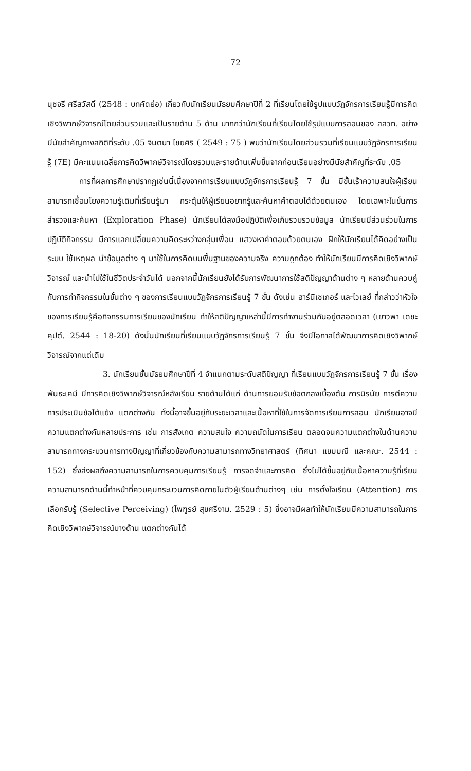72
นุชจรี ศรีสวัสดิ์ (2548 : บทคัดย่อ) เกี่ยวกับนักเรียนมัธยมศึกษาปีที่ 2 ที่เรียนโดยใช้รูปแบบวัฏจักรการเรียนรู้มีการคิดเชิงวิพากษ์วิจารณ์โดยส่วนรวมและเป็นรายด้าน 5 ด้าน มากกว่านักเรียนที่เรียนโดยใช้รูปแบบการสอนของ สสวท. อย่างมีนัยสำคัญทางสถิติที่ระดับ .05 จินตนา ไชยศิริ ( 2549 : 75 ) พบว่านักเรียนโดยส่วนรวมที่เรียนแบบวัฏจักรการเรียนรู้ (7E) มีคะแนนเฉลี่ยการคิดวิพากษ์วิจารณ์โดยรวมและรายด้านเพิ่มขึ้นจากก่อนเรียนอย่างมีนัยสำคัญที่ระดับ .05
การที่ผลการศึกษาปรากฏเช่นนี้เนื่องจากการเรียนแบบวัฏจักรการเรียนรู้ 7 ขั้น มีขั้นเร้าความสนใจผู้เรียนสามารถเชื่อมโยงความรู้เดิมที่เรียนรู้มา กระตุ้นให้ผู้เรียนอยากรู้และค้นหาคำตอบได้ด้วยตนเอง โดยเฉพาะในขั้นการสำรวจและค้นหา (Exploration Phase) นักเรียนได้ลงมือปฏิบัติเพื่อเก็บรวบรวมข้อมูล นักเรียนมีส่วนร่วมในการปฏิบัติกิจกรรม มีการแลกเปลี่ยนความคิดระหว่างกลุ่มเพื่อน แสวงหาคำตอบด้วยตนเอง ฝึกให้นักเรียนได้คิดอย่างเป็นระบบ ใช้เหตุผล นำข้อมูลต่าง ๆ มาใช้ในการคิดบนพื้นฐานของความจริง ความถูกต้อง ทำให้นักเรียนมีการคิดเชิงวิพากษ์วิจารณ์ และนำไปใช้ในชีวิตประจำวันได้ นอกจากนี้นักเรียนยังได้รับการพัฒนาการใช้สติปัญญาด้านต่าง ๆ หลายด้านควบคู่กับการทำกิจกรรมในขั้นต่าง ๆ ของการเรียนแบบวัฏจักรการเรียนรู้ 7 ขั้น ดังเช่น ฮาร์นิเชเกอร์ และไวเลย์ ที่กล่าวว่าหัวใจของการเรียนรู้คือกิจกรรมการเรียนของนักเรียน ทำให้สติปัญญาเหล่านี้มีการทำงานร่วมกันอยู่ตลอดเวลา (เยาวพา เดชะคุปต์. 2544 : 18-20) ดังนั้นนักเรียนที่เรียนแบบวัฏจักรการเรียนรู้ 7 ขั้น จึงมีโอกาสได้พัฒนาการคิดเชิงวิพากษ์วิจารณ์จากแต่เดิม
3. นักเรียนชั้นมัธยมศึกษาปีที่ 4 จำแนกตามระดับสติปัญญา ที่เรียนแบบวัฏจักรการเรียนรู้ 7 ขั้น เรื่อง พันธะเคมี มีการคิดเชิงวิพากษ์วิจารณ์หลังเรียน รายด้านได้แก่ ด้านการยอมรับข้อตกลงเบื้องต้น การนิรนัย การตีความ การประเมินข้อโต้แย้ง แตกต่างกัน ทั้งนี้อาจขึ้นอยู่กับระยะเวลาและเนื้อหาที่ใช้ในการจัดการเรียนการสอน นักเรียนอาจมีความแตกต่างกันหลายประการ เช่น การสังเกต ความสนใจ ความถนัดในการเรียน ตลอดจนความแตกต่างในด้านความสามารถทางกระบวนการทางปัญญาที่เกี่ยวข้องกับความสามารถทางวิทยาศาสตร์ (ทิศนา แขมมณี และคณะ. 2544 : 152) ซึ่งส่งผลถึงความสามารถในการควบคุมการเรียนรู้ การจดจำและการคิด ซึ่งไม่ได้ขึ้นอยู่กับเนื้อหาความรู้ที่เรียน ความสามารถด้านนี้ทำหน้าที่ควบคุมกระบวนการคิดภายในตัวผู้เรียนด้านต่างๆ เช่น การตั้งใจเรียน (Attention) การเลือกรับรู้ (Selective Perceiving) (ไพฑูรย์ สุขศรีงาม. 2529 : 5) ซึ่งอาจมีผลทำให้นักเรียนมีความสามารถในการคิดเชิงวิพากษ์วิจารณ์บางด้าน แตกต่างกันได้